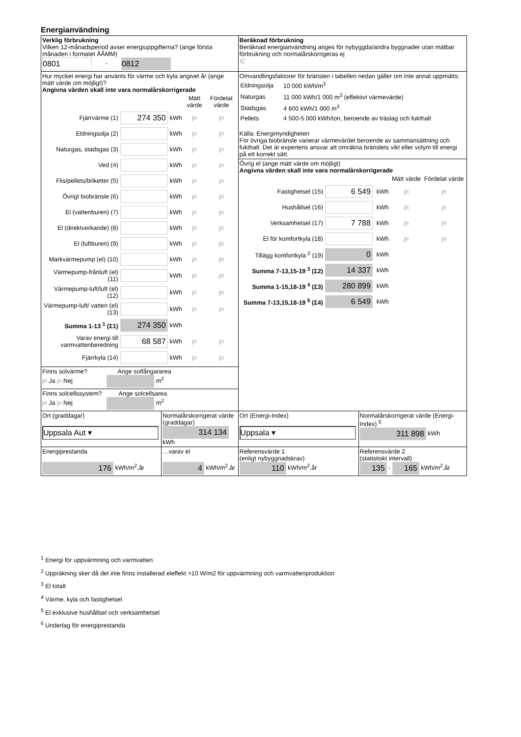Energianvändning
| Verklig förbrukning Vilken 12-månadsperiod avser energiuppgifterna? (ange första månaden i formatet ÅÅMM) 0801 - 0812 | | Beräknad förbrukning Beräknad energianvändning anges för nybyggda/andra byggnader utan mätbar förbrukning och normalårskorrigeras ej ∈ | |
| Hur mycket energi har använts för värme och kyla angivet år (ange mätt värde om möjligt)? Angivna värden skall inte vara normalårskorrigerade / / / / Mätt värde / Fördelat värde / / Fjärrvärme (1) / 274 350 / kWh / jn / jn / / Eldningsolja (2) / / kWh / jn / jn / / Naturgas, stadsgas (3) / / kWh / jn / jn / / Ved (4) / / kWh / jn / jn / / Flis/pellets/briketter (5) / / kWh / jn / jn / / Övrigt biobränsle (6) / / kWh / jn / jn / / El (vattenburen) (7) / / kWh / jn / jn / / El (direktverkande) (8) / / kWh / jn / jn / / El (luftburen) (9) / / kWh / jn / jn / / Markvärmepump (el) (10) / / kWh / jn / jn / / Värmepump-frånluft (el) (11) / / kWh / jn / jn / / Värmepump-luft/luft (el) (12) / / kWh / jn / jn / / Värmepump-luft/ vatten (el) (13) / / kWh / jn / jn / / Summa 1-13 <sup>1</sup> (Σ1) / 274 350 / kWh / / / / Varav energi till varmvattenberedning / 68 587 / kWh / jn / jn / / Fjärrkyla (14) / / kWh / jn / jn / | | Omvandlingsfaktorer för bränslen i tabellen nedan gäller om inte annat uppmätts: / Eldningsolja / 10 000 kWh/m<sup>3</sup> / / Naturgas / 11 000 kWh/1 000 m<sup>3</sup> (effektivt värmevärde) / / Stadsgas / 4 600 kWh/1 000 m<sup>3</sup> / / Pellets / 4 500-5 000 kWh/ton, beroende av träslag och fukthalt / Källa: Energimyndigheten För övriga biobränsle varierar värmevärdet beroende av sammansättning och fukthalt. Det är expertens ansvar att omräkna bränslets vikt eller volym till energi på ett korrekt sätt. | |
| | | Övrig el (ange mätt värde om möjligt) Angivna värden skall inte vara normalårskorrigerade / / / / Mätt värde / Fördelat värde / / Fastighetsel (15) / 6 549 / kWh / jn / jn / / Hushållsel (16) / / kWh / jn / jn / / Verksamhetsel (17) / 7 788 / kWh / jn / jn / / El för komfortkyla (18) / / kWh / jn / jn / / Tillägg komfortkyla <sup>2</sup> (19) / 0 / kWh / / / / Summa 7-13,15-19 <sup>3</sup> (Σ2) / 14 337 / kWh / / / / Summa 1-15,18-19 <sup>4</sup> (Σ3) / 280 899 / kWh / / / / Summa 7-13,15,18-19 <sup>5</sup> (Σ4) / 6 549 / kWh / / / | |
| Finns solvärme? Ange solfångararea jn Ja jn Nej m<sup>2</sup> | | | |
| Finns solcellssystem? Ange solcellsarea jn Ja jn Nej m<sup>2</sup> | | | |
| Ort (graddagar) Uppsala Aut ▾ | Normalårskorrigerat värde (graddagar) 314 134 kWh | Ort (Energi-Index) Uppsala ▾ | Normalårskorrigerat värde (Energi-Index) <sup>6</sup> 311 898 kWh |
| Energiprestanda 176 kWh/m<sup>2</sup>,år | …varav el 4 kWh/m<sup>2</sup>,år | Referensvärde 1 (enligt nybyggnadskrav) 110 kWh/m<sup>2</sup>,år | Referensvärde 2 (statistiskt intervall) 135 - 165 kWh/m<sup>2</sup>,år |
<sup>1</sup> Energi för uppvärmning och varmvatten
<sup>2</sup> Uppräkning sker då det inte finns installerad eleffekt >10 W/m2 för uppvärmning och varmvattenproduktion
<sup>3</sup> El totalt
<sup>4</sup> Värme, kyla och fastighetsel
<sup>5</sup> El exklusive hushållsel och verksamhetsel
<sup>6</sup> Underlag för energiprestanda